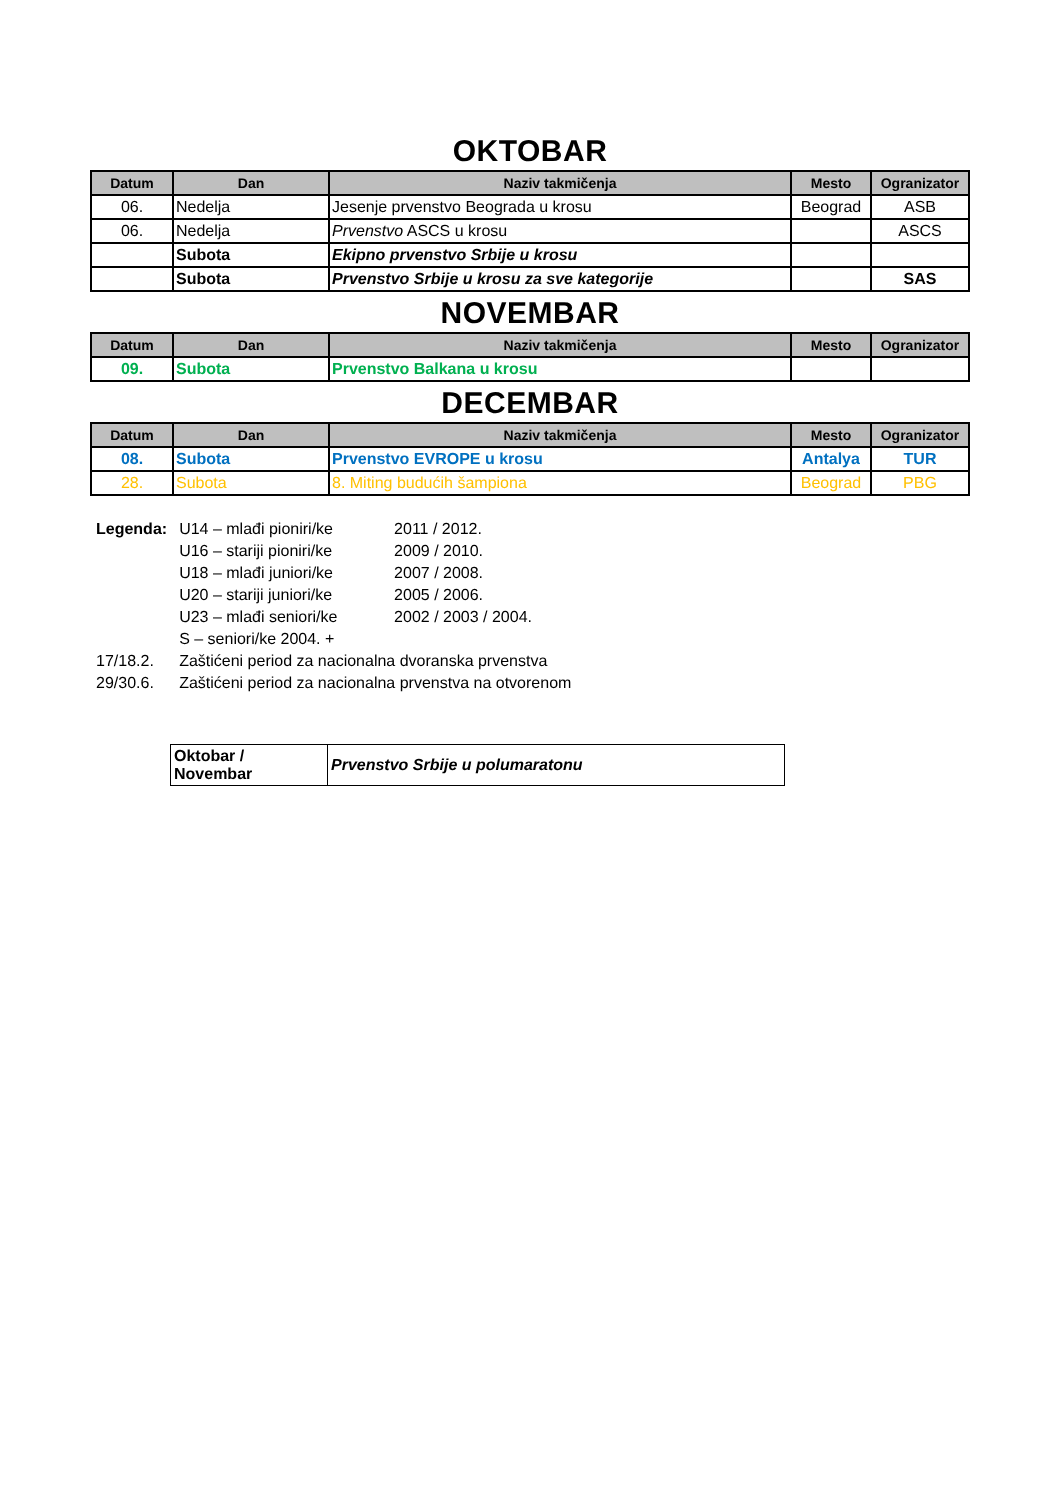OKTOBAR
| Datum | Dan | Naziv takmičenja | Mesto | Ogranizator |
| --- | --- | --- | --- | --- |
| 06. | Nedelja | Jesenje prvenstvo Beograda u krosu | Beograd | ASB |
| 06. | Nedelja | Prvenstvo ASCS u krosu | | ASCS |
| | Subota | Ekipno prvenstvo Srbije u krosu | | |
| | Subota | Prvenstvo Srbije u krosu za sve kategorije | | SAS |
NOVEMBAR
| Datum | Dan | Naziv takmičenja | Mesto | Ogranizator |
| --- | --- | --- | --- | --- |
| 09. | Subota | Prvenstvo Balkana u krosu | | |
DECEMBAR
| Datum | Dan | Naziv takmičenja | Mesto | Ogranizator |
| --- | --- | --- | --- | --- |
| 08. | Subota | Prvenstvo EVROPE u krosu | Antalya | TUR |
| 28. | Subota | 8. Miting budućih šampiona | Beograd | PBG |
| Legenda: | U14 – mlađi pioniri/ke | 2011 / 2012. |
| | U16 – stariji pioniri/ke | 2009 / 2010. |
| | U18 – mlađi juniori/ke | 2007 / 2008. |
| | U20 – stariji juniori/ke | 2005 / 2006. |
| | U23 – mlađi seniori/ke | 2002 / 2003 / 2004. |
| | S – seniori/ke 2004. + | |
| 17/18.2. | Zaštićeni period za nacionalna dvoranska prvenstva | |
| 29/30.6. | Zaštićeni period za nacionalna prvenstva na otvorenom | |
| Oktobar / Novembar | Prvenstvo Srbije u polumaratonu |